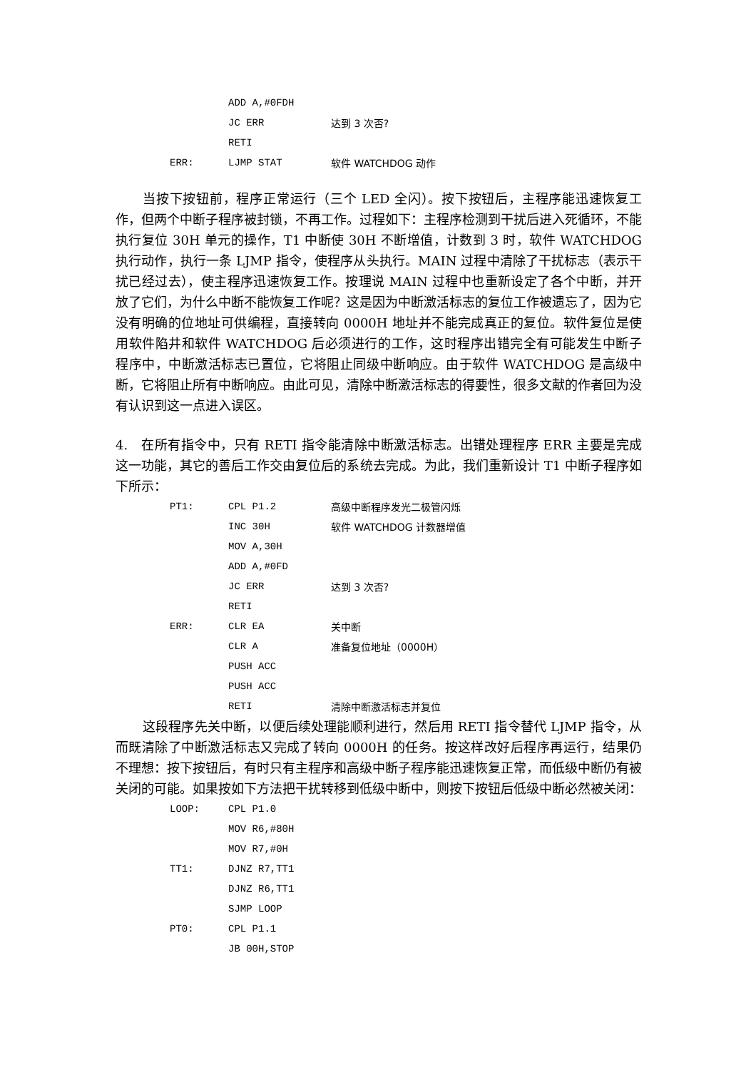| | ADD A,#0FDH | |
| | JC ERR | 达到 3 次否? |
| | RETI | |
| ERR: | LJMP STAT | 软件 WATCHDOG 动作 |
当按下按钮前，程序正常运行（三个 LED 全闪）。按下按钮后，主程序能迅速恢复工作，但两个中断子程序被封锁，不再工作。过程如下：主程序检测到干扰后进入死循环，不能执行复位 30H 单元的操作，T1 中断使 30H 不断增值，计数到 3 时，软件 WATCHDOG 执行动作，执行一条 LJMP 指令，使程序从头执行。MAIN 过程中清除了干扰标志（表示干扰已经过去），使主程序迅速恢复工作。按理说 MAIN 过程中也重新设定了各个中断，并开放了它们，为什么中断不能恢复工作呢？这是因为中断激活标志的复位工作被遗忘了，因为它没有明确的位地址可供编程，直接转向 0000H 地址并不能完成真正的复位。软件复位是使用软件陷井和软件 WATCHDOG 后必须进行的工作，这时程序出错完全有可能发生中断子程序中，中断激活标志已置位，它将阻止同级中断响应。由于软件 WATCHDOG 是高级中断，它将阻止所有中断响应。由此可见，清除中断激活标志的得要性，很多文献的作者回为没有认识到这一点进入误区。
4.　在所有指令中，只有 RETI 指令能清除中断激活标志。出错处理程序 ERR 主要是完成这一功能，其它的善后工作交由复位后的系统去完成。为此，我们重新设计 T1 中断子程序如下所示：
| PT1: | CPL P1.2 | 高级中断程序发光二极管闪烁 |
| | INC 30H | 软件 WATCHDOG 计数器增值 |
| | MOV A,30H | |
| | ADD A,#0FD | |
| | JC ERR | 达到 3 次否? |
| | RETI | |
| ERR: | CLR EA | 关中断 |
| | CLR A | 准备复位地址（0000H） |
| | PUSH ACC | |
| | PUSH ACC | |
| | RETI | 清除中断激活标志并复位 |
这段程序先关中断，以便后续处理能顺利进行，然后用 RETI 指令替代 LJMP 指令，从而既清除了中断激活标志又完成了转向 0000H 的任务。按这样改好后程序再运行，结果仍不理想：按下按钮后，有时只有主程序和高级中断子程序能迅速恢复正常，而低级中断仍有被关闭的可能。如果按如下方法把干扰转移到低级中断中，则按下按钮后低级中断必然被关闭：
| LOOP: | CPL P1.0 | |
| | MOV R6,#80H | |
| | MOV R7,#0H | |
| TT1: | DJNZ R7,TT1 | |
| | DJNZ R6,TT1 | |
| | SJMP LOOP | |
| PT0: | CPL P1.1 | |
| | JB 00H,STOP | |